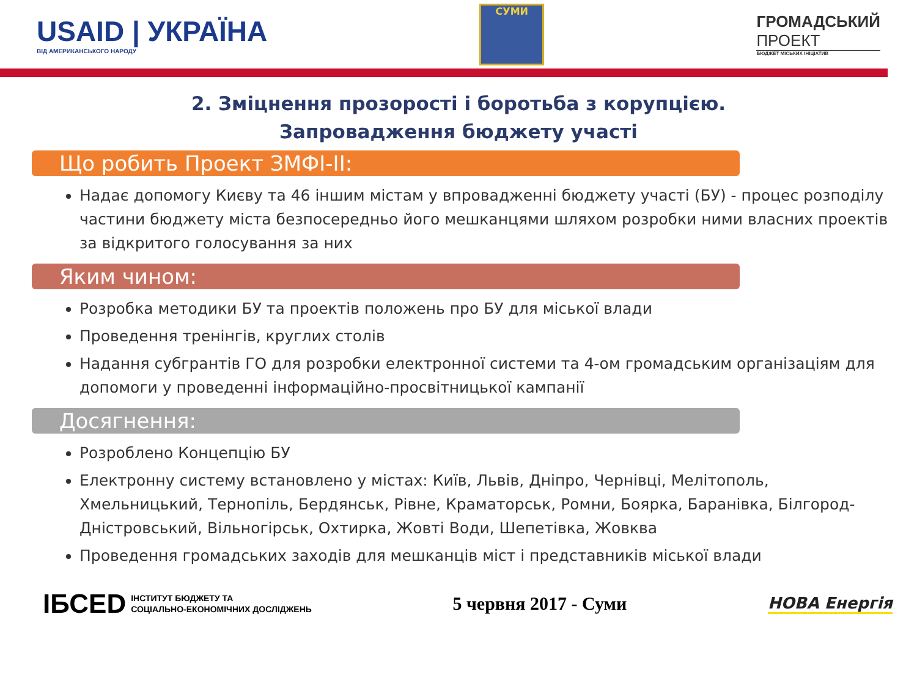USAID | УКРАЇНА
ВІД АМЕРИКАНСЬКОГО НАРОДУ
СУМИ
ГРОМАДСЬКИЙ
ПРОЕКТ
БЮДЖЕТ МІСЬКИХ ІНІЦІАТИВ
2. Зміцнення прозорості і боротьба з корупцією.
Запровадження бюджету участі
Що робить Проект ЗМФІ-ІІ:
Надає допомогу Києву та 46 іншим містам у впровадженні бюджету участі (БУ) - процес розподілу частини бюджету міста безпосередньо його мешканцями шляхом розробки ними власних проектів за відкритого голосування за них
Яким чином:
Розробка методики БУ та проектів положень про БУ для міської влади
Проведення тренінгів, круглих столів
Надання субгрантів ГО для розробки електронної системи та 4-ом громадським організаціям для допомоги у проведенні інформаційно-просвітницької кампанії
Досягнення:
Розроблено Концепцію БУ
Електронну систему встановлено у містах: Київ, Львів, Дніпро, Чернівці, Мелітополь, Хмельницький, Тернопіль, Бердянськ, Рівне, Краматорськ, Ромни, Боярка, Баранівка, Білгород-Дністровський, Вільногірськ, Охтирка, Жовті Води, Шепетівка, Жовква
Проведення громадських заходів для мешканців міст і представників міської влади
ІБСЕD ІНСТИТУТ БЮДЖЕТУ ТА
СОЦІАЛЬНО-ЕКОНОМІЧНИХ ДОСЛІДЖЕНЬ
5 червня 2017 - Суми
НОВА Енергія